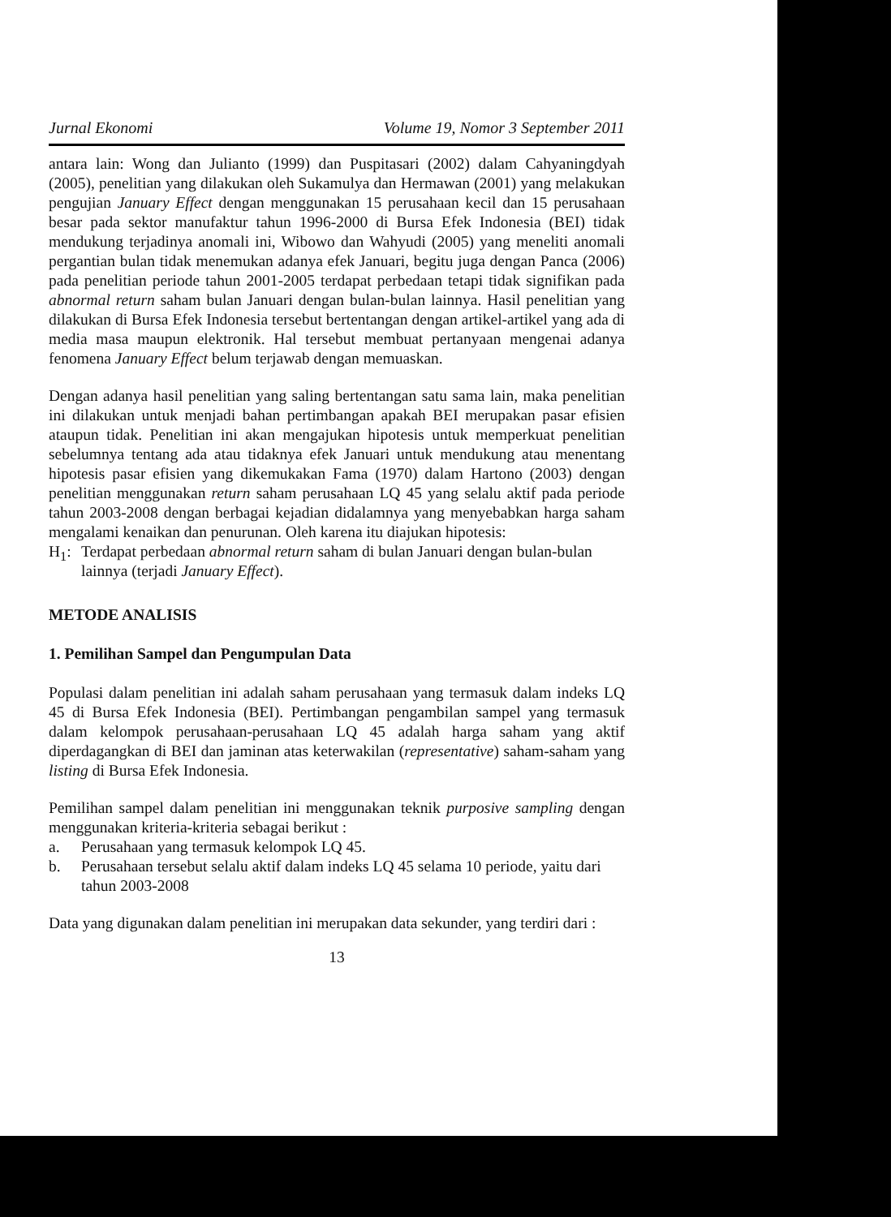Jurnal Ekonomi Volume 19, Nomor 3 September 2011
antara lain: Wong dan Julianto (1999) dan Puspitasari (2002) dalam Cahyaningdyah (2005), penelitian yang dilakukan oleh Sukamulya dan Hermawan (2001) yang melakukan pengujian January Effect dengan menggunakan 15 perusahaan kecil dan 15 perusahaan besar pada sektor manufaktur tahun 1996-2000 di Bursa Efek Indonesia (BEI) tidak mendukung terjadinya anomali ini, Wibowo dan Wahyudi (2005) yang meneliti anomali pergantian bulan tidak menemukan adanya efek Januari, begitu juga dengan Panca (2006) pada penelitian periode tahun 2001-2005 terdapat perbedaan tetapi tidak signifikan pada abnormal return saham bulan Januari dengan bulan-bulan lainnya. Hasil penelitian yang dilakukan di Bursa Efek Indonesia tersebut bertentangan dengan artikel-artikel yang ada di media masa maupun elektronik. Hal tersebut membuat pertanyaan mengenai adanya fenomena January Effect belum terjawab dengan memuaskan.
Dengan adanya hasil penelitian yang saling bertentangan satu sama lain, maka penelitian ini dilakukan untuk menjadi bahan pertimbangan apakah BEI merupakan pasar efisien ataupun tidak. Penelitian ini akan mengajukan hipotesis untuk memperkuat penelitian sebelumnya tentang ada atau tidaknya efek Januari untuk mendukung atau menentang hipotesis pasar efisien yang dikemukakan Fama (1970) dalam Hartono (2003) dengan penelitian menggunakan return saham perusahaan LQ 45 yang selalu aktif pada periode tahun 2003-2008 dengan berbagai kejadian didalamnya yang menyebabkan harga saham mengalami kenaikan dan penurunan. Oleh karena itu diajukan hipotesis:
H<sub>1</sub>: Terdapat perbedaan abnormal return saham di bulan Januari dengan bulan-bulan lainnya (terjadi January Effect).
METODE ANALISIS
1. Pemilihan Sampel dan Pengumpulan Data
Populasi dalam penelitian ini adalah saham perusahaan yang termasuk dalam indeks LQ 45 di Bursa Efek Indonesia (BEI). Pertimbangan pengambilan sampel yang termasuk dalam kelompok perusahaan-perusahaan LQ 45 adalah harga saham yang aktif diperdagangkan di BEI dan jaminan atas keterwakilan (representative) saham-saham yang listing di Bursa Efek Indonesia.
Pemilihan sampel dalam penelitian ini menggunakan teknik purposive sampling dengan menggunakan kriteria-kriteria sebagai berikut :
a. Perusahaan yang termasuk kelompok LQ 45.
b. Perusahaan tersebut selalu aktif dalam indeks LQ 45 selama 10 periode, yaitu dari tahun 2003-2008
Data yang digunakan dalam penelitian ini merupakan data sekunder, yang terdiri dari :
13